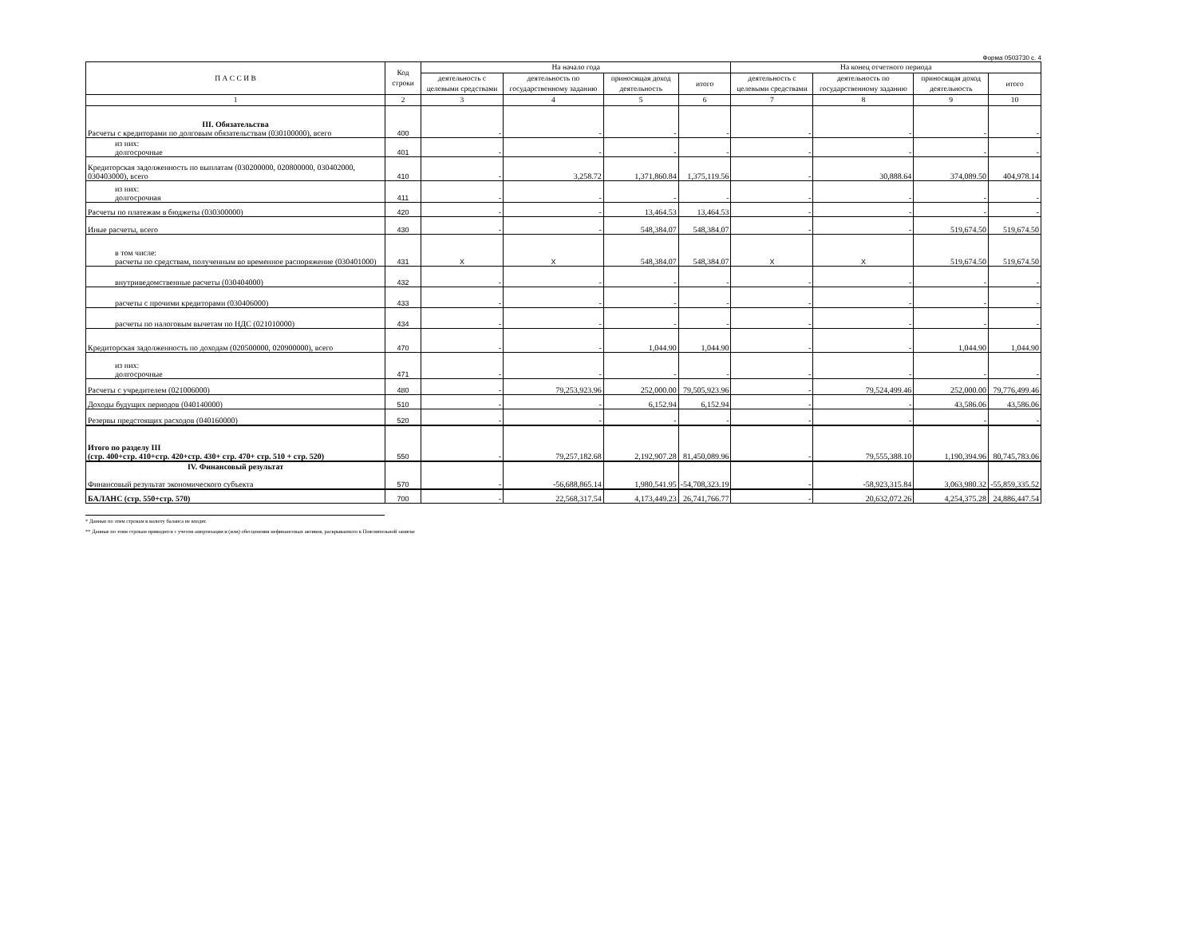Форма 0503730 с. 4
| П А С С И В | Код строки | На начало года | | | | На конец отчетного периода | | | |
| --- | --- | --- | --- | --- | --- | --- | --- | --- | --- |
| | | деятельность с целевыми средствами | деятельность по государственному заданию | приносящая доход деятельность | итого | деятельность с целевыми средствами | деятельность по государственному заданию | приносящая доход деятельность | итого |
| 1 | 2 | 3 | 4 | 5 | 6 | 7 | 8 | 9 | 10 |
| III. Обязательства Расчеты с кредиторами по долговым обязательствам (030100000), всего | 400 | - | - | - | - | - | - | - | - |
| из них: долгосрочные | 401 | - | - | - | - | - | - | - | - |
| Кредиторская задолженность по выплатам (030200000, 020800000, 030402000, 030403000), всего | 410 | - | 3,258.72 | 1,371,860.84 | 1,375,119.56 | - | 30,888.64 | 374,089.50 | 404,978.14 |
| из них: долгосрочная | 411 | - | - | - | - | - | - | - | - |
| Расчеты по платежам в бюджеты (030300000) | 420 | - | - | 13,464.53 | 13,464.53 | - | - | - | - |
| Иные расчеты, всего | 430 | - | - | 548,384.07 | 548,384.07 | - | - | 519,674.50 | 519,674.50 |
| в том числе: расчеты по средствам, полученным во временное распоряжение (030401000) | 431 | X | X | 548,384.07 | 548,384.07 | X | X | 519,674.50 | 519,674.50 |
| внутриведомственные расчеты (030404000) | 432 | - | - | - | - | - | - | - | - |
| расчеты с прочими кредиторами (030406000) | 433 | - | - | - | - | - | - | - | - |
| расчеты по налоговым вычетам по НДС (021010000) | 434 | - | - | - | - | - | - | - | - |
| Кредиторская задолженность по доходам (020500000, 020900000), всего | 470 | - | - | 1,044.90 | 1,044.90 | - | - | 1,044.90 | 1,044.90 |
| из них: долгосрочные | 471 | - | - | - | - | - | - | - | - |
| Расчеты с учредителем (021006000) | 480 | - | 79,253,923.96 | 252,000.00 | 79,505,923.96 | - | 79,524,499.46 | 252,000.00 | 79,776,499.46 |
| Доходы будущих периодов (040140000) | 510 | - | - | 6,152.94 | 6,152.94 | - | - | 43,586.06 | 43,586.06 |
| Резервы предстоящих расходов (040160000) | 520 | - | - | - | - | - | - | - | - |
| Итого по разделу III (стр. 400+стр. 410+стр. 420+стр. 430+ стр. 470+ стр. 510 + стр. 520) | 550 | - | 79,257,182.68 | 2,192,907.28 | 81,450,089.96 | - | 79,555,388.10 | 1,190,394.96 | 80,745,783.06 |
| IV. Финансовый результат Финансовый результат экономического субъекта | 570 | - | -56,688,865.14 | 1,980,541.95 | -54,708,323.19 | - | -58,923,315.84 | 3,063,980.32 | -55,859,335.52 |
| БАЛАНС (стр. 550+стр. 570) | 700 | - | 22,568,317.54 | 4,173,449.23 | 26,741,766.77 | - | 20,632,072.26 | 4,254,375.28 | 24,886,447.54 |
* Данные по этим строкам в валюту баланса не входят.
** Данные по этим строкам приводятся с учетом амортизации и (или) обесценения нефинансовых активов, раскрываемого в Пояснительной записке